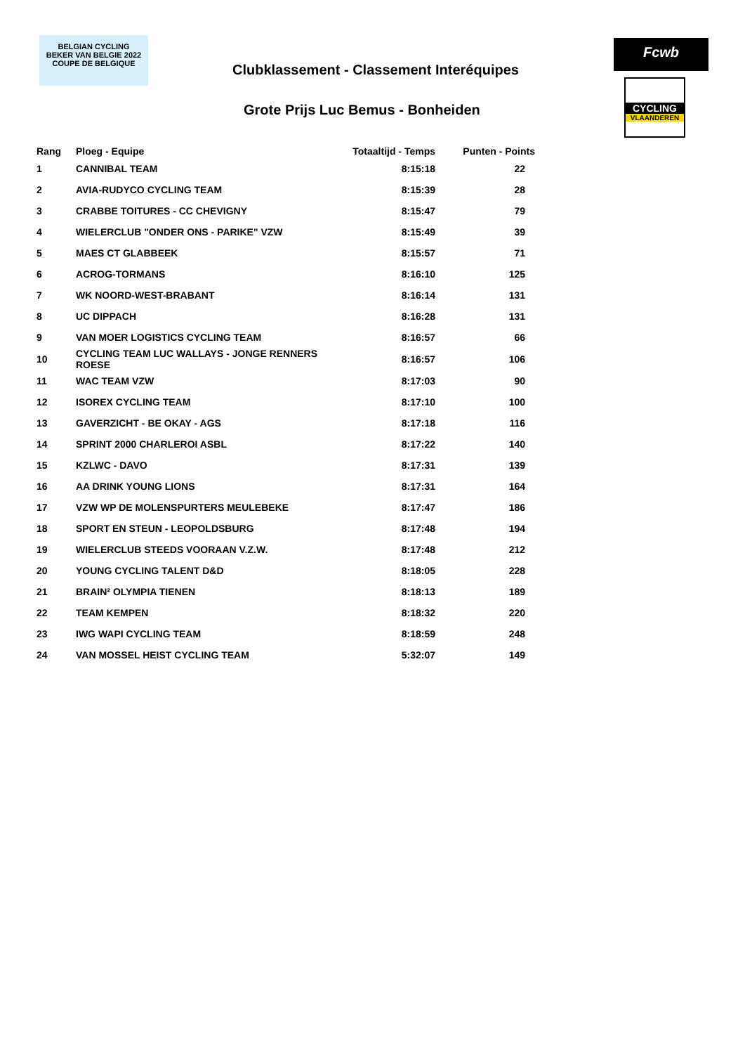BELGIAN CYCLING
BEKER VAN BELGIE 2022
COUPE DE BELGIQUE
Clubklassement - Classement Interéquipes
Fcwb
Grote Prijs Luc Bemus - Bonheiden
CYCLING
VLAANDEREN
| Rang | Ploeg - Equipe | Totaaltijd - Temps | Punten - Points |
| --- | --- | --- | --- |
| 1 | CANNIBAL TEAM | 8:15:18 | 22 |
| 2 | AVIA-RUDYCO CYCLING TEAM | 8:15:39 | 28 |
| 3 | CRABBE TOITURES - CC CHEVIGNY | 8:15:47 | 79 |
| 4 | WIELERCLUB "ONDER ONS - PARIKE" VZW | 8:15:49 | 39 |
| 5 | MAES CT GLABBEEK | 8:15:57 | 71 |
| 6 | ACROG-TORMANS | 8:16:10 | 125 |
| 7 | WK NOORD-WEST-BRABANT | 8:16:14 | 131 |
| 8 | UC DIPPACH | 8:16:28 | 131 |
| 9 | VAN MOER LOGISTICS CYCLING TEAM | 8:16:57 | 66 |
| 10 | CYCLING TEAM LUC WALLAYS - JONGE RENNERS ROESE | 8:16:57 | 106 |
| 11 | WAC TEAM VZW | 8:17:03 | 90 |
| 12 | ISOREX CYCLING TEAM | 8:17:10 | 100 |
| 13 | GAVERZICHT - BE OKAY - AGS | 8:17:18 | 116 |
| 14 | SPRINT 2000 CHARLEROI ASBL | 8:17:22 | 140 |
| 15 | KZLWC - DAVO | 8:17:31 | 139 |
| 16 | AA DRINK YOUNG LIONS | 8:17:31 | 164 |
| 17 | VZW WP DE MOLENSPURTERS MEULEBEKE | 8:17:47 | 186 |
| 18 | SPORT EN STEUN - LEOPOLDSBURG | 8:17:48 | 194 |
| 19 | WIELERCLUB STEEDS VOORAAN V.Z.W. | 8:17:48 | 212 |
| 20 | YOUNG CYCLING TALENT D&D | 8:18:05 | 228 |
| 21 | BRAIN² OLYMPIA TIENEN | 8:18:13 | 189 |
| 22 | TEAM KEMPEN | 8:18:32 | 220 |
| 23 | IWG WAPI CYCLING TEAM | 8:18:59 | 248 |
| 24 | VAN MOSSEL HEIST CYCLING TEAM | 5:32:07 | 149 |